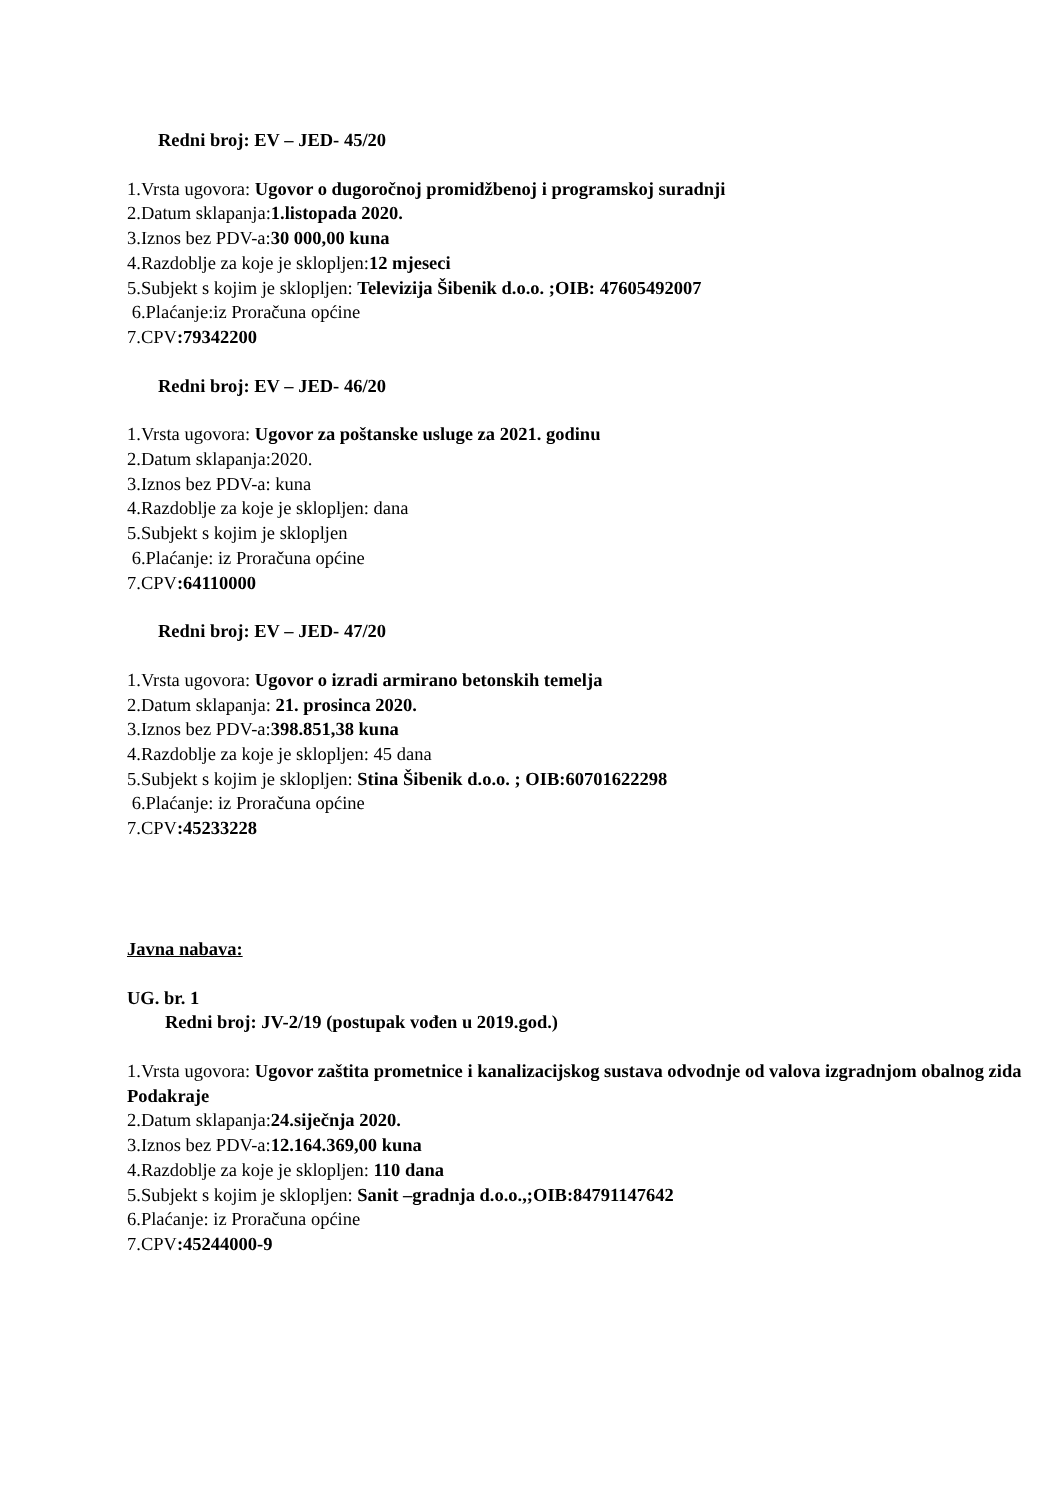Redni broj: EV – JED- 45/20
1.Vrsta ugovora: Ugovor o dugoročnoj promidžbenoj i programskoj suradnji
2.Datum sklapanja:1.listopada 2020.
3.Iznos bez PDV-a:30 000,00 kuna
4.Razdoblje za koje je sklopljen:12 mjeseci
5.Subjekt s kojim je sklopljen: Televizija Šibenik d.o.o. ;OIB: 47605492007
6.Plaćanje:iz Proračuna općine
7.CPV:79342200
Redni broj: EV – JED- 46/20
1.Vrsta ugovora: Ugovor za poštanske usluge za 2021. godinu
2.Datum sklapanja:2020.
3.Iznos bez PDV-a: kuna
4.Razdoblje za koje je sklopljen: dana
5.Subjekt s kojim je sklopljen
6.Plaćanje: iz Proračuna općine
7.CPV:64110000
Redni broj: EV – JED- 47/20
1.Vrsta ugovora: Ugovor o izradi armirano betonskih temelja
2.Datum sklapanja: 21. prosinca 2020.
3.Iznos bez PDV-a:398.851,38 kuna
4.Razdoblje za koje je sklopljen: 45 dana
5.Subjekt s kojim je sklopljen: Stina Šibenik d.o.o. ; OIB:60701622298
6.Plaćanje: iz Proračuna općine
7.CPV:45233228
Javna nabava:
UG. br. 1
Redni broj: JV-2/19 (postupak vođen u 2019.god.)
1.Vrsta ugovora: Ugovor zaštita prometnice i kanalizacijskog sustava odvodnje od valova izgradnjom obalnog zida Podakraje
2.Datum sklapanja:24.siječnja 2020.
3.Iznos bez PDV-a:12.164.369,00 kuna
4.Razdoblje za koje je sklopljen: 110 dana
5.Subjekt s kojim je sklopljen: Sanit –gradnja d.o.o.,;OIB:84791147642
6.Plaćanje: iz Proračuna općine
7.CPV:45244000-9